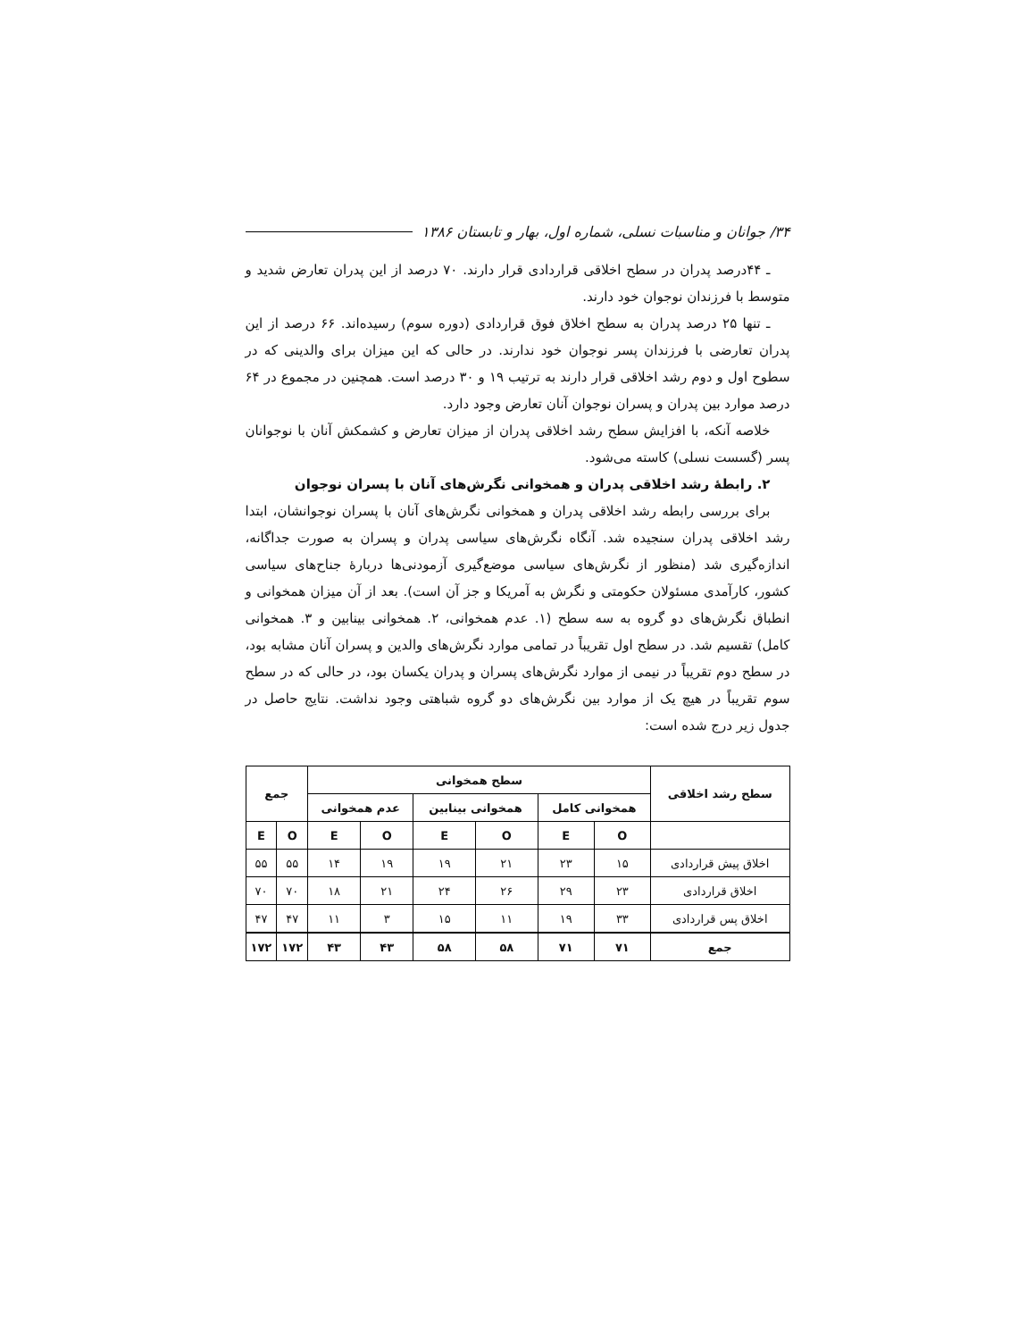۳۴/ جوانان و مناسبات نسلی، شماره اول، بهار و تابستان ۱۳۸۶
ـ ۴۴درصد پدران در سطح اخلاقی قراردادی قرار دارند. ۷۰ درصد از این پدران تعارض شدید و متوسط با فرزندان نوجوان خود دارند.
ـ تنها ۲۵ درصد پدران به سطح اخلاق فوق قراردادی (دوره سوم) رسیده‌اند. ۶۶ درصد از این پدران تعارضی با فرزندان پسر نوجوان خود ندارند. در حالی که این میزان برای والدینی که در سطوح اول و دوم رشد اخلاقی قرار دارند به ترتیب ۱۹ و ۳۰ درصد است. همچنین در مجموع در ۶۴ درصد موارد بین پدران و پسران نوجوان آنان تعارض وجود دارد.
خلاصه آنکه، با افزایش سطح رشد اخلاقی پدران از میزان تعارض و کشمکش آنان با نوجوانان پسر (گسست نسلی) کاسته می‌شود.
۲. رابطهٔ رشد اخلاقی پدران و همخوانی نگرش‌های آنان با پسران نوجوان
برای بررسی رابطه رشد اخلاقی پدران و همخوانی نگرش‌های آنان با پسران نوجوانشان، ابتدا رشد اخلاقی پدران سنجیده شد. آنگاه نگرش‌های سیاسی پدران و پسران به صورت جداگانه، اندازه‌گیری شد (منظور از نگرش‌های سیاسی موضع‌گیری آزمودنی‌ها دربارهٔ جناح‌های سیاسی کشور، کارآمدی مسئولان حکومتی و نگرش به آمریکا و جز آن است). بعد از آن میزان همخوانی و انطباق نگرش‌های دو گروه به سه سطح (۱. عدم همخوانی، ۲. همخوانی بینابین و ۳. همخوانی کامل) تقسیم شد. در سطح اول تقریباً در تمامی موارد نگرش‌های والدین و پسران آنان مشابه بود، در سطح دوم تقریباً در نیمی از موارد نگرش‌های پسران و پدران یکسان بود، در حالی که در سطح سوم تقریباً در هیچ یک از موارد بین نگرش‌های دو گروه شباهتی وجود نداشت. نتایج حاصل در جدول زیر درج شده است:
| سطح رشد اخلاقی | سطح همخوانی | | | | | | جمع | |
| --- | --- | --- | --- | --- | --- | --- | --- | --- |
| | همخوانی کامل | | همخوانی بینابین | | عدم همخوانی | | | |
| | O | E | O | E | O | E | O | E |
| اخلاق پیش قراردادی | ۱۵ | ۲۳ | ۲۱ | ۱۹ | ۱۹ | ۱۴ | ۵۵ | ۵۵ |
| اخلاق قراردادی | ۲۳ | ۲۹ | ۲۶ | ۲۴ | ۲۱ | ۱۸ | ۷۰ | ۷۰ |
| اخلاق پس قراردادی | ۳۳ | ۱۹ | ۱۱ | ۱۵ | ۳ | ۱۱ | ۴۷ | ۴۷ |
| جمع | ۷۱ | ۷۱ | ۵۸ | ۵۸ | ۴۳ | ۴۳ | ۱۷۲ | ۱۷۲ |